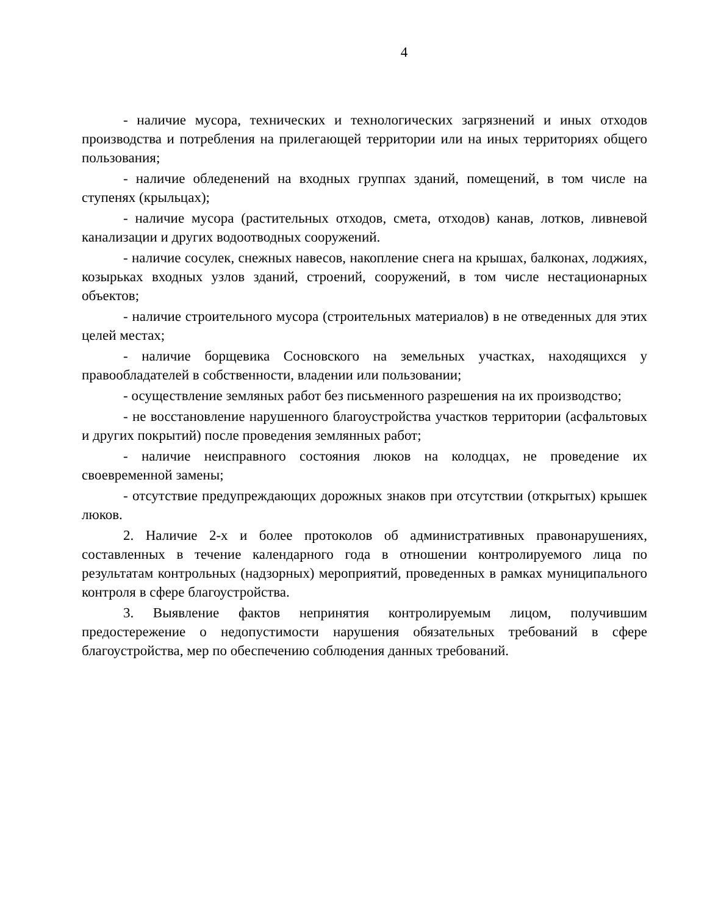4
- наличие мусора, технических и технологических загрязнений и иных отходов производства и потребления на прилегающей территории или на иных территориях общего пользования;
- наличие обледенений на входных группах зданий, помещений, в том числе на ступенях (крыльцах);
- наличие мусора (растительных отходов, смета, отходов) канав, лотков, ливневой канализации и других водоотводных сооружений.
- наличие сосулек, снежных навесов, накопление снега на крышах, балконах, лоджиях, козырьках входных узлов зданий, строений, сооружений, в том числе нестационарных объектов;
- наличие строительного мусора (строительных материалов) в не отведенных для этих целей местах;
- наличие борщевика Сосновского на земельных участках, находящихся у правообладателей в собственности, владении или пользовании;
- осуществление земляных работ без письменного разрешения на их производство;
- не восстановление нарушенного благоустройства участков территории (асфальтовых и других покрытий) после проведения землянных работ;
- наличие неисправного состояния люков на колодцах, не проведение их своевременной замены;
- отсутствие предупреждающих дорожных знаков при отсутствии (открытых) крышек люков.
2. Наличие 2-х и более протоколов об административных правонарушениях, составленных в течение календарного года в отношении контролируемого лица по результатам контрольных (надзорных) мероприятий, проведенных в рамках муниципального контроля в сфере благоустройства.
3. Выявление фактов непринятия контролируемым лицом, получившим предостережение о недопустимости нарушения обязательных требований в сфере благоустройства, мер по обеспечению соблюдения данных требований.